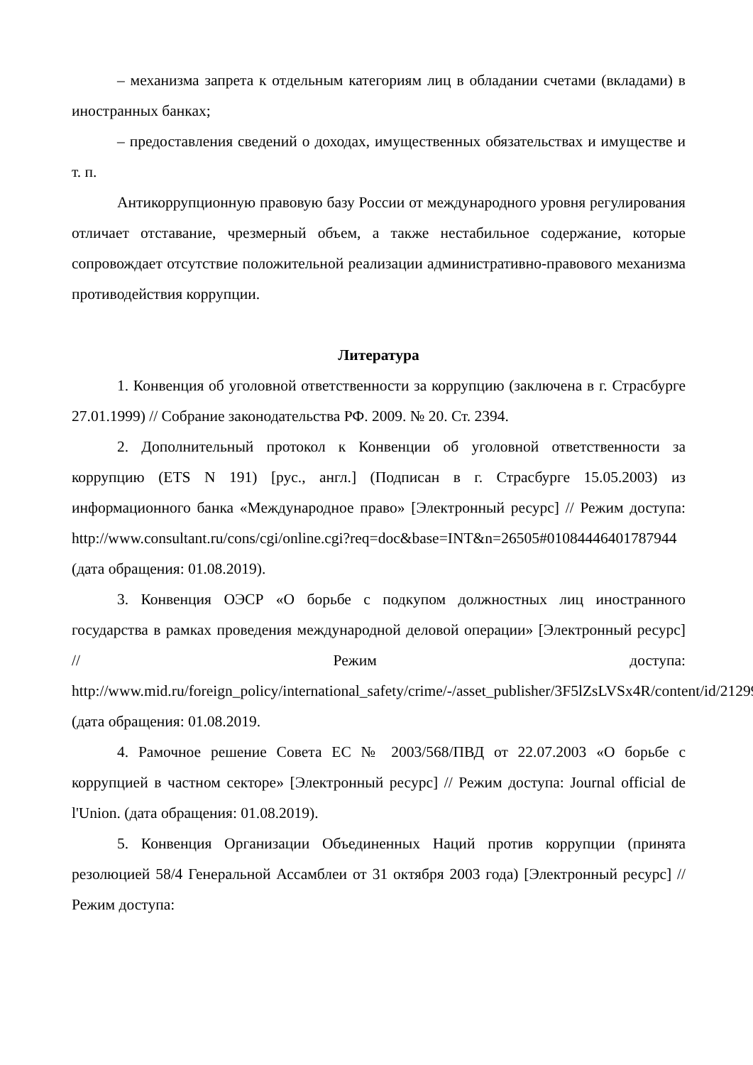– механизма запрета к отдельным категориям лиц в обладании счетами (вкладами) в иностранных банках;
– предоставления сведений о доходах, имущественных обязательствах и имуществе и т. п.
Антикоррупционную правовую базу России от международного уровня регулирования отличает отставание, чрезмерный объем, а также нестабильное содержание, которые сопровождает отсутствие положительной реализации административно-правового механизма противодействия коррупции.
Литература
1. Конвенция об уголовной ответственности за коррупцию (заключена в г. Страсбурге 27.01.1999) // Собрание законодательства РФ. 2009. № 20. Ст. 2394.
2. Дополнительный протокол к Конвенции об уголовной ответственности за коррупцию (ETS N 191) [рус., англ.] (Подписан в г. Страсбурге 15.05.2003) из информационного банка «Международное право» [Электронный ресурс] // Режим доступа: http://www.consultant.ru/cons/cgi/online.cgi?req=doc&base=INT&n=26505#01084446401787944 (дата обращения: 01.08.2019).
3. Конвенция ОЭСР «О борьбе с подкупом должностных лиц иностранного государства в рамках проведения международной деловой операции» [Электронный ресурс] // Режим доступа: http://www.mid.ru/foreign_policy/international_safety/crime/-/asset_publisher/3F5lZsLVSx4R/content/id/212994 (дата обращения: 01.08.2019.
4. Рамочное решение Совета ЕС № 2003/568/ПВД от 22.07.2003 «О борьбе с коррупцией в частном секторе» [Электронный ресурс] // Режим доступа: Journal official de l'Union. (дата обращения: 01.08.2019).
5. Конвенция Организации Объединенных Наций против коррупции (принята резолюцией 58/4 Генеральной Ассамблеи от 31 октября 2003 года) [Электронный ресурс] // Режим доступа: